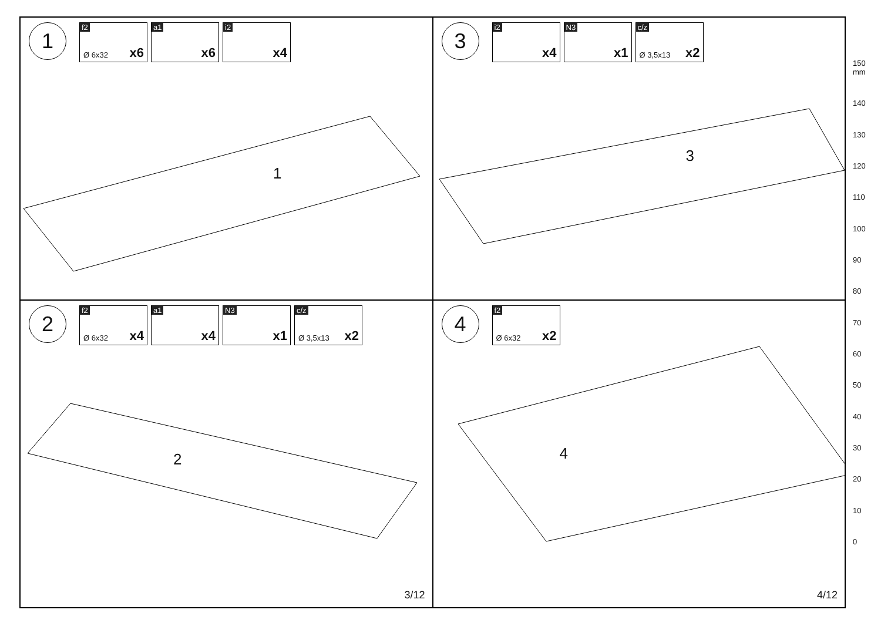1
f2
Ø 6x32 x6
a1
x6
i2
x4
1
3
i2
x4
N3
x1
c/z
Ø 3,5x13 x2
3
2
f2
Ø 6x32 x4
a1
x4
N3
x1
c/z
Ø 3,5x13 x2
2
3/12
4
f2
Ø 6x32 x2
4
4/12
150 mm
140
130
120
110
100
90
80
70
60
50
40
30
20
10
0